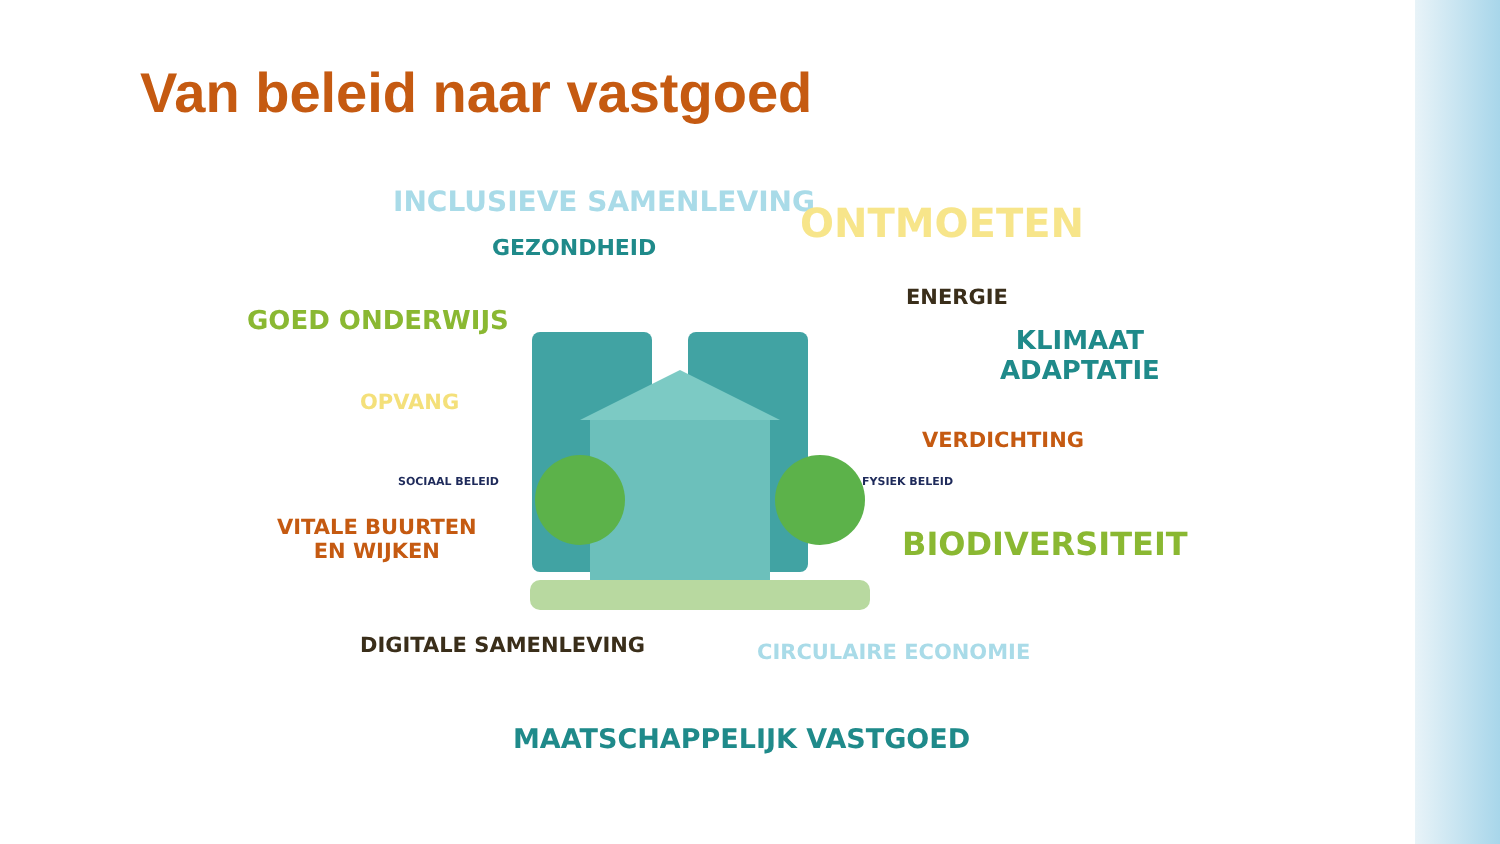Van beleid naar vastgoed
INCLUSIEVE SAMENLEVING ONTMOETEN
GEZONDHEID
ENERGIE
GOED ONDERWIJS
KLIMAAT
ADAPTATIE
OPVANG
VERDICHTING
SOCIAAL BELEID FYSIEK BELEID
VITALE BUURTEN
EN WIJKEN
BIODIVERSITEIT
DIGITALE SAMENLEVING CIRCULAIRE ECONOMIE
MAATSCHAPPELIJK VASTGOED